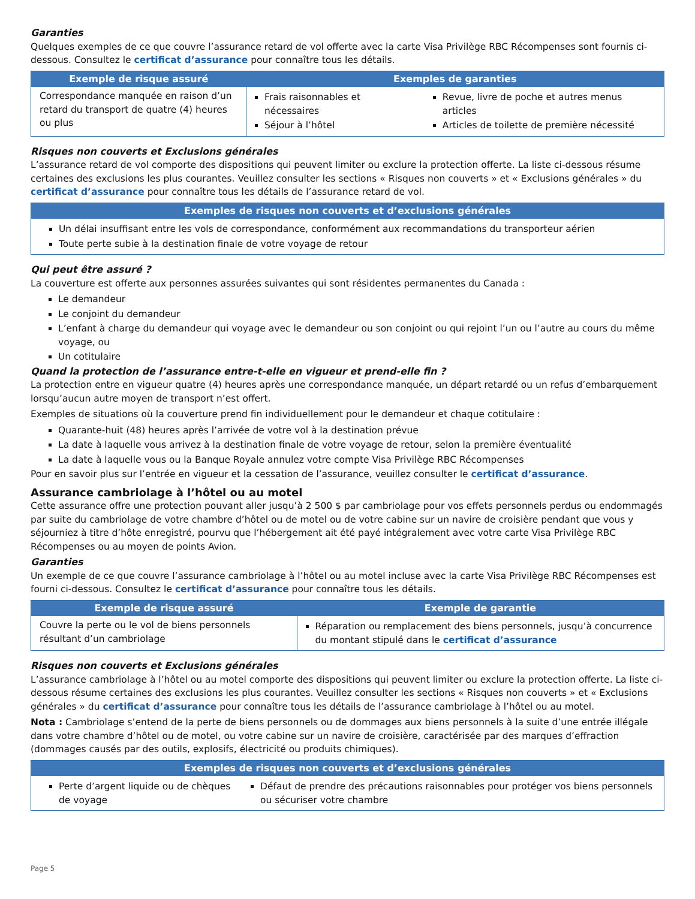Garanties
Quelques exemples de ce que couvre l’assurance retard de vol offerte avec la carte Visa Privilège RBC Récompenses sont fournis ci-dessous. Consultez le certificat d’assurance pour connaître tous les détails.
| Exemple de risque assuré | Exemples de garanties | |
| --- | --- | --- |
| Correspondance manquée en raison d’un retard du transport de quatre (4) heures ou plus | Frais raisonnables et nécessaires Séjour à l’hôtel | Revue, livre de poche et autres menus articles Articles de toilette de première nécessité |
Risques non couverts et Exclusions générales
L’assurance retard de vol comporte des dispositions qui peuvent limiter ou exclure la protection offerte. La liste ci-dessous résume certaines des exclusions les plus courantes. Veuillez consulter les sections « Risques non couverts » et « Exclusions générales » du certificat d’assurance pour connaître tous les détails de l’assurance retard de vol.
| Exemples de risques non couverts et d’exclusions générales |
| --- |
| Un délai insuffisant entre les vols de correspondance, conformément aux recommandations du transporteur aérien Toute perte subie à la destination finale de votre voyage de retour |
Qui peut être assuré ?
La couverture est offerte aux personnes assurées suivantes qui sont résidentes permanentes du Canada :
Le demandeur
Le conjoint du demandeur
L’enfant à charge du demandeur qui voyage avec le demandeur ou son conjoint ou qui rejoint l’un ou l’autre au cours du même voyage, ou
Un cotitulaire
Quand la protection de l’assurance entre-t-elle en vigueur et prend-elle fin ?
La protection entre en vigueur quatre (4) heures après une correspondance manquée, un départ retardé ou un refus d’embarquement lorsqu’aucun autre moyen de transport n’est offert.
Exemples de situations où la couverture prend fin individuellement pour le demandeur et chaque cotitulaire :
Quarante-huit (48) heures après l’arrivée de votre vol à la destination prévue
La date à laquelle vous arrivez à la destination finale de votre voyage de retour, selon la première éventualité
La date à laquelle vous ou la Banque Royale annulez votre compte Visa Privilège RBC Récompenses
Pour en savoir plus sur l’entrée en vigueur et la cessation de l’assurance, veuillez consulter le certificat d’assurance.
Assurance cambriolage à l’hôtel ou au motel
Cette assurance offre une protection pouvant aller jusqu’à 2 500 $ par cambriolage pour vos effets personnels perdus ou endommagés par suite du cambriolage de votre chambre d’hôtel ou de motel ou de votre cabine sur un navire de croisière pendant que vous y séjourniez à titre d’hôte enregistré, pourvu que l’hébergement ait été payé intégralement avec votre carte Visa Privilège RBC Récompenses ou au moyen de points Avion.
Garanties
Un exemple de ce que couvre l’assurance cambriolage à l’hôtel ou au motel incluse avec la carte Visa Privilège RBC Récompenses est fourni ci-dessous. Consultez le certificat d’assurance pour connaître tous les détails.
| Exemple de risque assuré | Exemple de garantie |
| --- | --- |
| Couvre la perte ou le vol de biens personnels résultant d’un cambriolage | Réparation ou remplacement des biens personnels, jusqu’à concurrence du montant stipulé dans le certificat d’assurance |
Risques non couverts et Exclusions générales
L’assurance cambriolage à l’hôtel ou au motel comporte des dispositions qui peuvent limiter ou exclure la protection offerte. La liste ci-dessous résume certaines des exclusions les plus courantes. Veuillez consulter les sections « Risques non couverts » et « Exclusions générales » du certificat d’assurance pour connaître tous les détails de l’assurance cambriolage à l’hôtel ou au motel.
Nota : Cambriolage s’entend de la perte de biens personnels ou de dommages aux biens personnels à la suite d’une entrée illégale dans votre chambre d’hôtel ou de motel, ou votre cabine sur un navire de croisière, caractérisée par des marques d’effraction (dommages causés par des outils, explosifs, électricité ou produits chimiques).
| Exemples de risques non couverts et d’exclusions générales | |
| --- | --- |
| Perte d’argent liquide ou de chèques de voyage | Défaut de prendre des précautions raisonnables pour protéger vos biens personnels ou sécuriser votre chambre |
Page 5